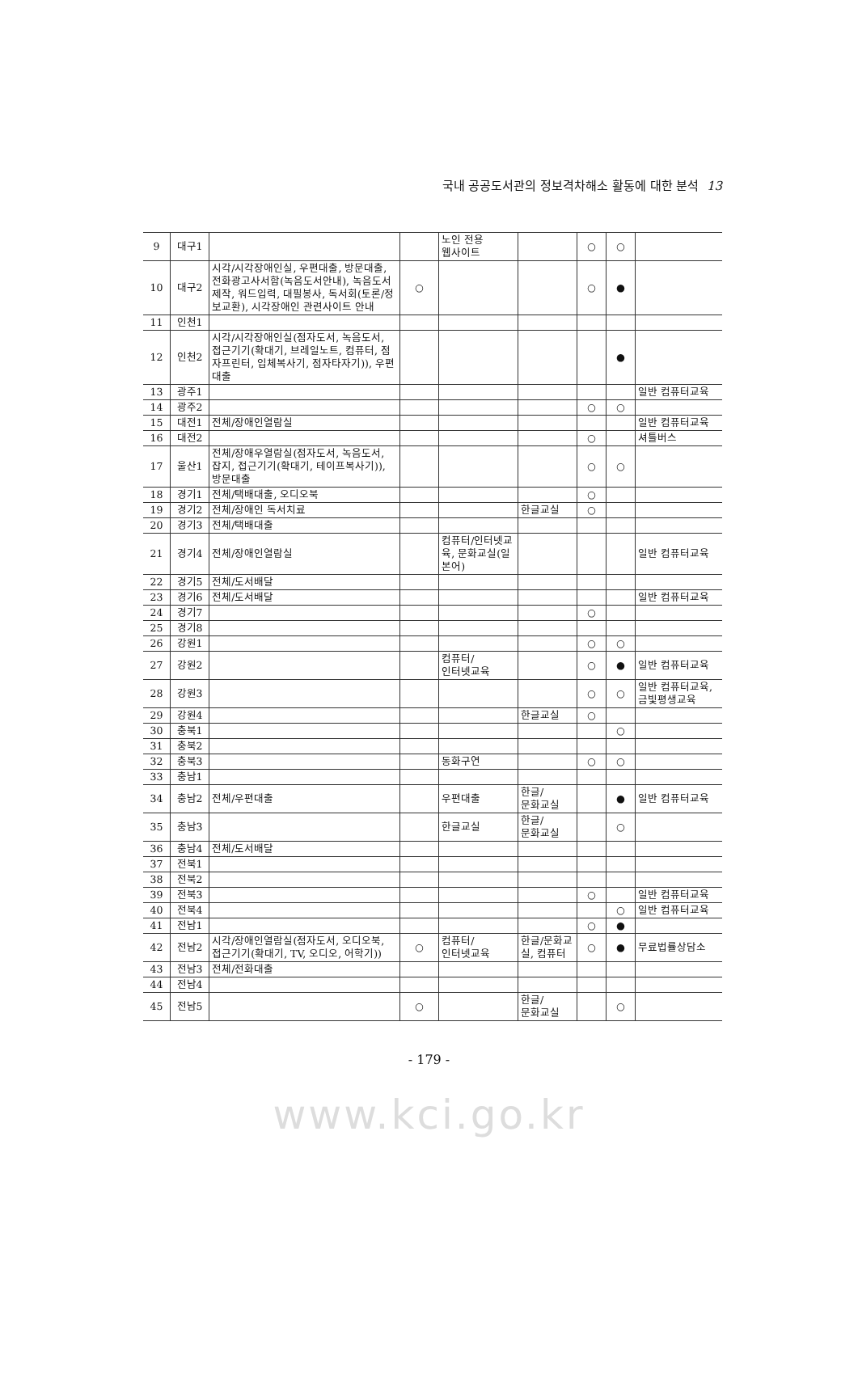국내 공공도서관의 정보격차해소 활동에 대한 분석 13
| 9 | 대구1 | | | 노인 전용 웹사이트 | | ○ | ○ | |
| 10 | 대구2 | 시각/시각장애인실, 우편대출, 방문대출, 전화광고사서함(녹음도서안내), 녹음도서 제작, 워드입력, 대필봉사, 독서회(토론/정보교환), 시각장애인 관련사이트 안내 | ○ | | | ○ | ● | |
| 11 | 인천1 | | | | | | | |
| 12 | 인천2 | 시각/시각장애인실(점자도서, 녹음도서, 접근기기(확대기, 브레일노트, 컴퓨터, 점자프린터, 입체복사기, 점자타자기)), 우편대출 | | | | | ● | |
| 13 | 광주1 | | | | | | | 일반 컴퓨터교육 |
| 14 | 광주2 | | | | | ○ | ○ | |
| 15 | 대전1 | 전체/장애인열람실 | | | | | | 일반 컴퓨터교육 |
| 16 | 대전2 | | | | | ○ | | 셔틀버스 |
| 17 | 울산1 | 전체/장애우열람실(점자도서, 녹음도서, 잡지, 접근기기(확대기, 테이프복사기)), 방문대출 | | | | ○ | ○ | |
| 18 | 경기1 | 전체/택배대출, 오디오북 | | | | ○ | | |
| 19 | 경기2 | 전체/장애인 독서치료 | | | 한글교실 | ○ | | |
| 20 | 경기3 | 전체/택배대출 | | | | | | |
| 21 | 경기4 | 전체/장애인열람실 | | 컴퓨터/인터넷교육, 문화교실(일본어) | | | | 일반 컴퓨터교육 |
| 22 | 경기5 | 전체/도서배달 | | | | | | |
| 23 | 경기6 | 전체/도서배달 | | | | | | 일반 컴퓨터교육 |
| 24 | 경기7 | | | | | ○ | | |
| 25 | 경기8 | | | | | | | |
| 26 | 강원1 | | | | | ○ | ○ | |
| 27 | 강원2 | | | 컴퓨터/ 인터넷교육 | | ○ | ● | 일반 컴퓨터교육 |
| 28 | 강원3 | | | | | ○ | ○ | 일반 컴퓨터교육, 금빛평생교육 |
| 29 | 강원4 | | | | 한글교실 | ○ | | |
| 30 | 충북1 | | | | | | ○ | |
| 31 | 충북2 | | | | | | | |
| 32 | 충북3 | | | 동화구연 | | ○ | ○ | |
| 33 | 충남1 | | | | | | | |
| 34 | 충남2 | 전체/우편대출 | | 우편대출 | 한글/ 문화교실 | | ● | 일반 컴퓨터교육 |
| 35 | 충남3 | | | 한글교실 | 한글/ 문화교실 | | ○ | |
| 36 | 충남4 | 전체/도서배달 | | | | | | |
| 37 | 전북1 | | | | | | | |
| 38 | 전북2 | | | | | | | |
| 39 | 전북3 | | | | | ○ | | 일반 컴퓨터교육 |
| 40 | 전북4 | | | | | | ○ | 일반 컴퓨터교육 |
| 41 | 전남1 | | | | | ○ | ● | |
| 42 | 전남2 | 시각/장애인열람실(점자도서, 오디오북, 접근기기(확대기, TV, 오디오, 어학기)) | ○ | 컴퓨터/ 인터넷교육 | 한글/문화교실, 컴퓨터 | ○ | ● | 무료법률상담소 |
| 43 | 전남3 | 전체/전화대출 | | | | | | |
| 44 | 전남4 | | | | | | | |
| 45 | 전남5 | | ○ | | 한글/ 문화교실 | | ○ | |
- 179 -
www.kci.go.kr